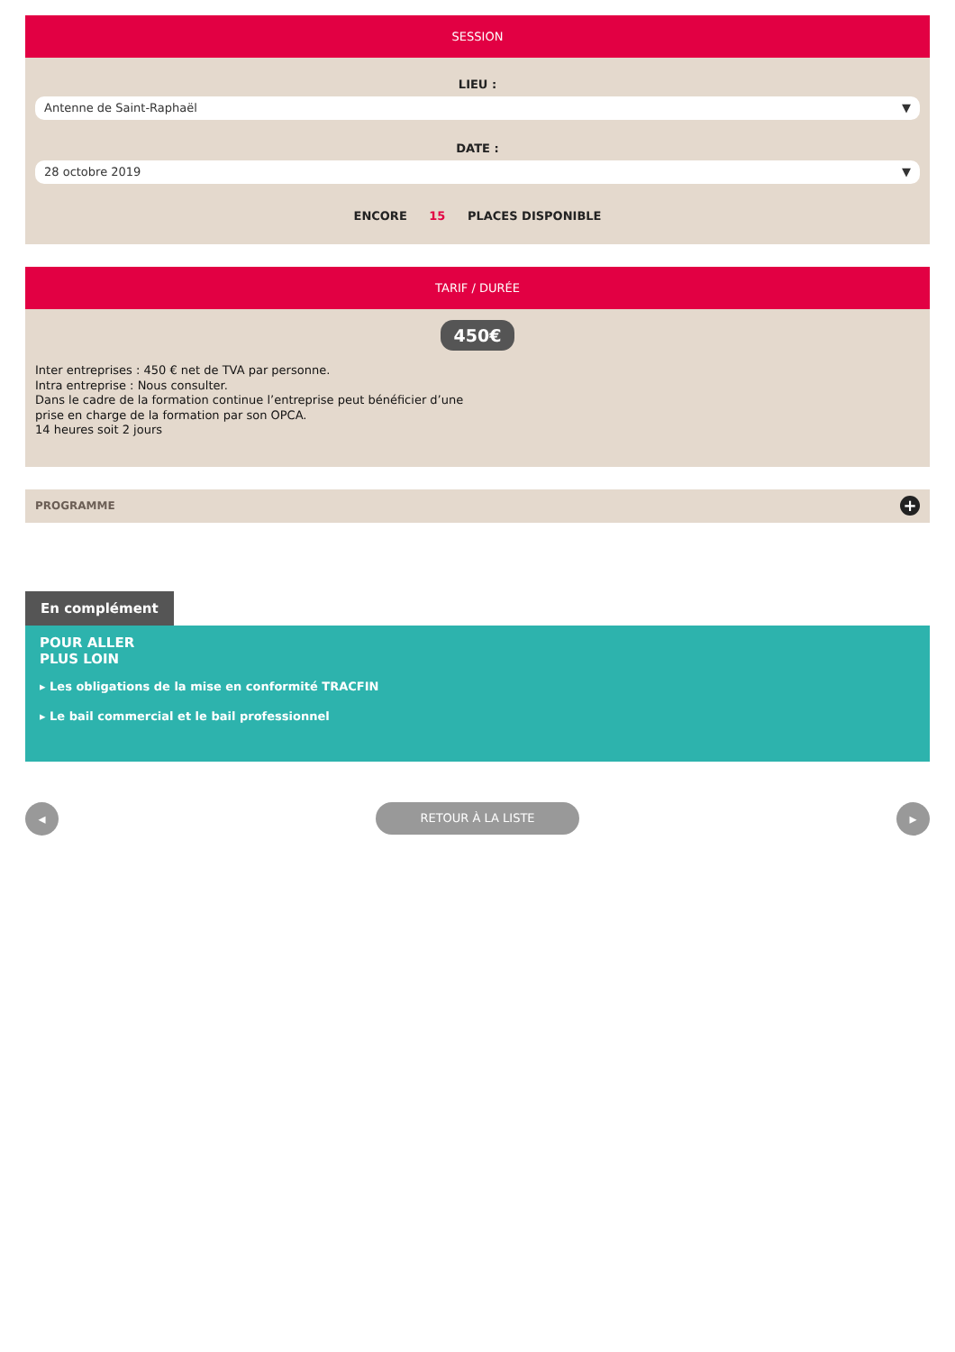SESSION
LIEU :
Antenne de Saint-Raphaël ▼
DATE :
28 octobre 2019 ▼
ENCORE 15 PLACES DISPONIBLE
TARIF / DURÉE
450€
Inter entreprises : 450 € net de TVA par personne.
Intra entreprise : Nous consulter.
Dans le cadre de la formation continue l’entreprise peut bénéficier d’une
prise en charge de la formation par son OPCA.
14 heures soit 2 jours
PROGRAMME +
En complément
POUR ALLER
PLUS LOIN
▸ Les obligations de la mise en conformité TRACFIN
▸ Le bail commercial et le bail professionnel
◂ RETOUR À LA LISTE ▸